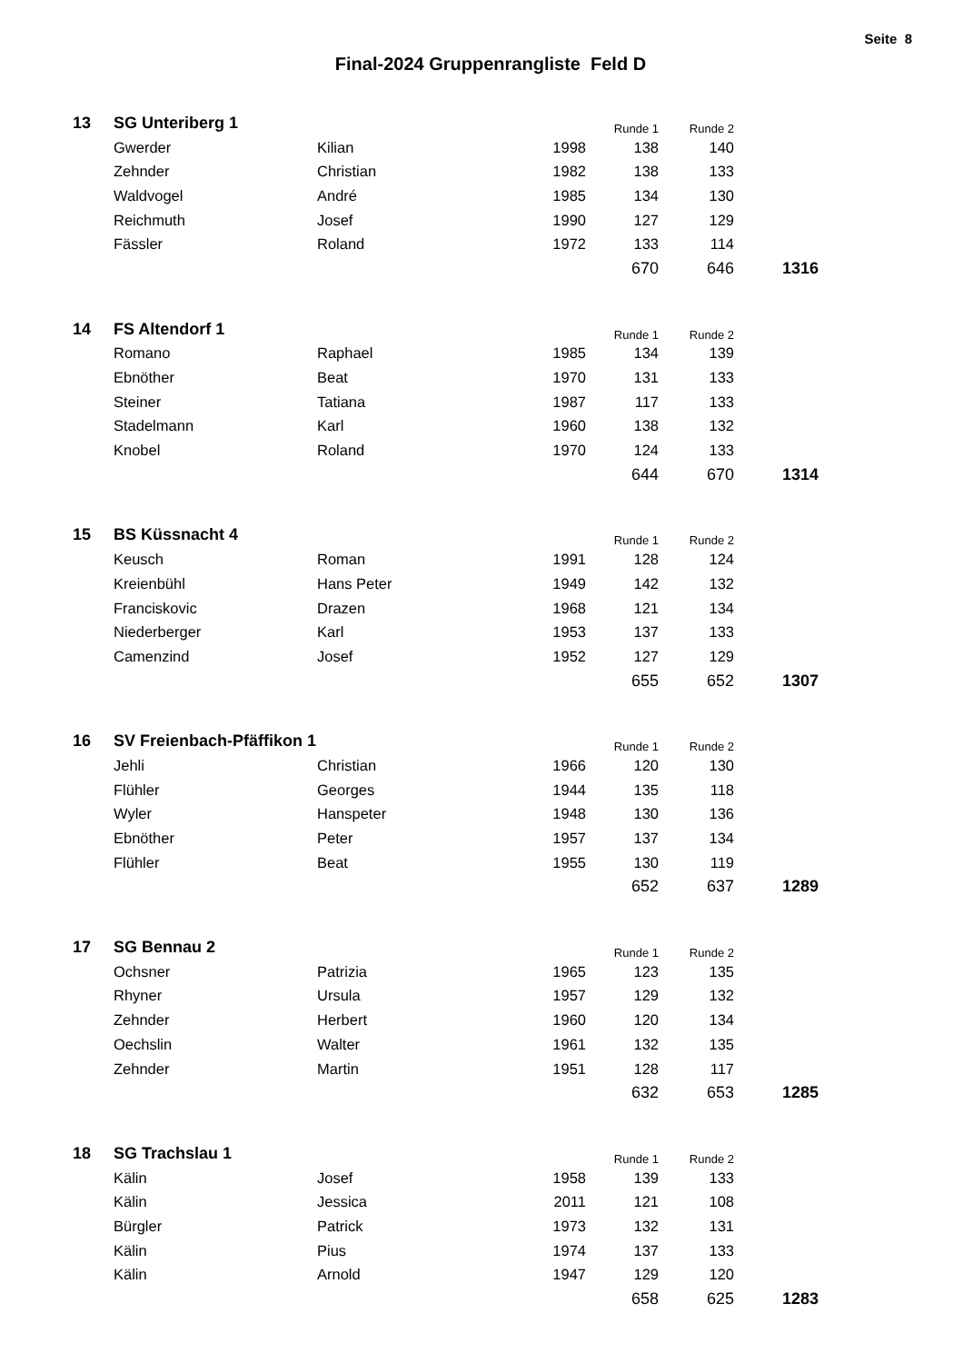Seite 8
Final-2024 Gruppenrangliste Feld D
| 13 | SG Unteriberg 1 | | | Runde 1 | Runde 2 | |
| | Gwerder | Kilian | 1998 | 138 | 140 | |
| | Zehnder | Christian | 1982 | 138 | 133 | |
| | Waldvogel | André | 1985 | 134 | 130 | |
| | Reichmuth | Josef | 1990 | 127 | 129 | |
| | Fässler | Roland | 1972 | 133 | 114 | |
| | | | | 670 | 646 | 1316 |
| 14 | FS Altendorf 1 | | | Runde 1 | Runde 2 | |
| | Romano | Raphael | 1985 | 134 | 139 | |
| | Ebnöther | Beat | 1970 | 131 | 133 | |
| | Steiner | Tatiana | 1987 | 117 | 133 | |
| | Stadelmann | Karl | 1960 | 138 | 132 | |
| | Knobel | Roland | 1970 | 124 | 133 | |
| | | | | 644 | 670 | 1314 |
| 15 | BS Küssnacht 4 | | | Runde 1 | Runde 2 | |
| | Keusch | Roman | 1991 | 128 | 124 | |
| | Kreienbühl | Hans Peter | 1949 | 142 | 132 | |
| | Franciskovic | Drazen | 1968 | 121 | 134 | |
| | Niederberger | Karl | 1953 | 137 | 133 | |
| | Camenzind | Josef | 1952 | 127 | 129 | |
| | | | | 655 | 652 | 1307 |
| 16 | SV Freienbach-Pfäffikon 1 | | | Runde 1 | Runde 2 | |
| | Jehli | Christian | 1966 | 120 | 130 | |
| | Flühler | Georges | 1944 | 135 | 118 | |
| | Wyler | Hanspeter | 1948 | 130 | 136 | |
| | Ebnöther | Peter | 1957 | 137 | 134 | |
| | Flühler | Beat | 1955 | 130 | 119 | |
| | | | | 652 | 637 | 1289 |
| 17 | SG Bennau 2 | | | Runde 1 | Runde 2 | |
| | Ochsner | Patrizia | 1965 | 123 | 135 | |
| | Rhyner | Ursula | 1957 | 129 | 132 | |
| | Zehnder | Herbert | 1960 | 120 | 134 | |
| | Oechslin | Walter | 1961 | 132 | 135 | |
| | Zehnder | Martin | 1951 | 128 | 117 | |
| | | | | 632 | 653 | 1285 |
| 18 | SG Trachslau 1 | | | Runde 1 | Runde 2 | |
| | Kälin | Josef | 1958 | 139 | 133 | |
| | Kälin | Jessica | 2011 | 121 | 108 | |
| | Bürgler | Patrick | 1973 | 132 | 131 | |
| | Kälin | Pius | 1974 | 137 | 133 | |
| | Kälin | Arnold | 1947 | 129 | 120 | |
| | | | | 658 | 625 | 1283 |